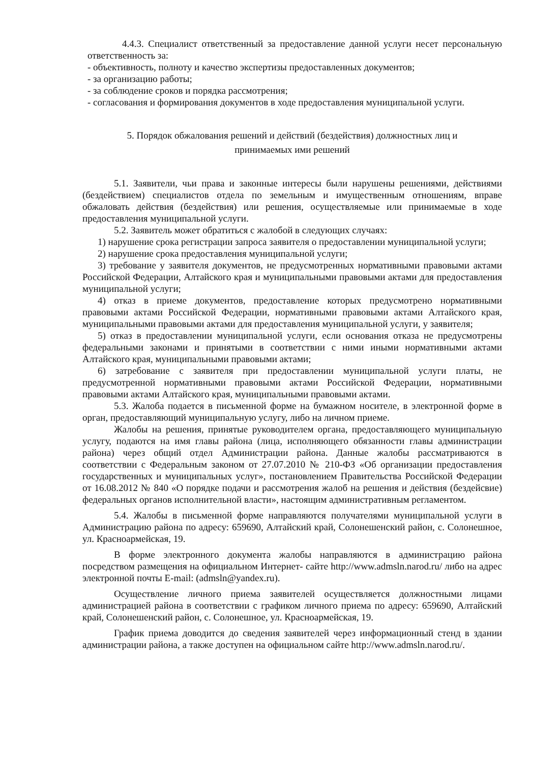4.4.3. Специалист ответственный за предоставление данной услуги несет персональную ответственность за:
- объективность, полноту и качество экспертизы предоставленных документов;
- за организацию работы;
- за соблюдение сроков и порядка рассмотрения;
- согласования и формирования документов в ходе предоставления муниципальной услуги.
5. Порядок обжалования решений и действий (бездействия) должностных лиц и
принимаемых ими решений
5.1. Заявители, чьи права и законные интересы были нарушены решениями, действиями (бездействием) специалистов отдела по земельным и имущественным отношениям, вправе обжаловать действия (бездействия) или решения, осуществляемые или принимаемые в ходе предоставления муниципальной услуги.
5.2. Заявитель может обратиться с жалобой в следующих случаях:
1) нарушение срока регистрации запроса заявителя о предоставлении муниципальной услуги;
2) нарушение срока предоставления муниципальной услуги;
3) требование у заявителя документов, не предусмотренных нормативными правовыми актами Российской Федерации, Алтайского края и муниципальными правовыми актами для предоставления муниципальной услуги;
4) отказ в приеме документов, предоставление которых предусмотрено нормативными правовыми актами Российской Федерации, нормативными правовыми актами Алтайского края, муниципальными правовыми актами для предоставления муниципальной услуги, у заявителя;
5) отказ в предоставлении муниципальной услуги, если основания отказа не предусмотрены федеральными законами и принятыми в соответствии с ними иными нормативными актами Алтайского края, муниципальными правовыми актами;
6) затребование с заявителя при предоставлении муниципальной услуги платы, не предусмотренной нормативными правовыми актами Российской Федерации, нормативными правовыми актами Алтайского края, муниципальными правовыми актами.
5.3. Жалоба подается в письменной форме на бумажном носителе, в электронной форме в орган, предоставляющий муниципальную услугу, либо на личном приеме.
Жалобы на решения, принятые руководителем органа, предоставляющего муниципальную услугу, подаются на имя главы района (лица, исполняющего обязанности главы администрации района) через общий отдел Администрации района. Данные жалобы рассматриваются в соответствии с Федеральным законом от 27.07.2010 № 210-ФЗ «Об организации предоставления государственных и муниципальных услуг», постановлением Правительства Российской Федерации от 16.08.2012 № 840 «О порядке подачи и рассмотрения жалоб на решения и действия (бездейсвие) федеральных органов исполнительной власти», настоящим административным регламентом.
5.4. Жалобы в письменной форме направляются получателями муниципальной услуги в Администрацию района по адресу: 659690, Алтайский край, Солонешенский район, с. Солонешное, ул. Красноармейская, 19.
В форме электронного документа жалобы направляются в администрацию района посредством размещения на официальном Интернет- сайте http://www.admsln.narod.ru/ либо на адрес электронной почты E-mail: (admsln@yandex.ru).
Осуществление личного приема заявителей осуществляется должностными лицами администрацией района в соответствии с графиком личного приема по адресу: 659690, Алтайский край, Солонешенский район, с. Солонешное, ул. Красноармейская, 19.
График приема доводится до сведения заявителей через информационный стенд в здании администрации района, а также доступен на официальном сайте http://www.admsln.narod.ru/.